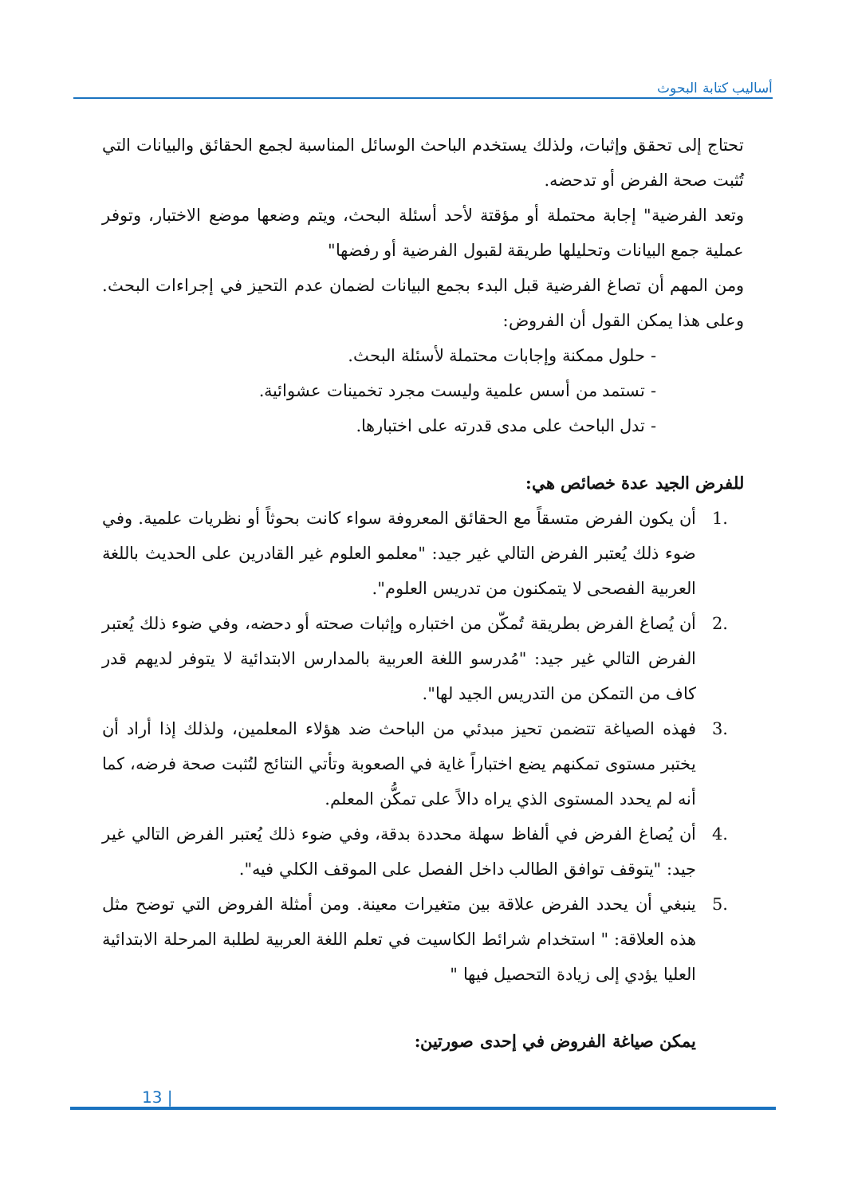أساليب كتابة البحوث
تحتاج إلى تحقق وإثبات، ولذلك يستخدم الباحث الوسائل المناسبة لجمع الحقائق والبيانات التي تُثبت صحة الفرض أو تدحضه.
وتعد الفرضية" إجابة محتملة أو مؤقتة لأحد أسئلة البحث، ويتم وضعها موضع الاختبار، وتوفر عملية جمع البيانات وتحليلها طريقة لقبول الفرضية أو رفضها"
ومن المهم أن تصاغ الفرضية قبل البدء بجمع البيانات لضمان عدم التحيز في إجراءات البحث. وعلى هذا يمكن القول أن الفروض:
- حلول ممكنة وإجابات محتملة لأسئلة البحث.
- تستمد من أسس علمية وليست مجرد تخمينات عشوائية.
- تدل الباحث على مدى قدرته على اختبارها.
للفرض الجيد عدة خصائص هي:
.1 أن يكون الفرض متسقاً مع الحقائق المعروفة سواء كانت بحوثاً أو نظريات علمية. وفي ضوء ذلك يُعتبر الفرض التالي غير جيد: "معلمو العلوم غير القادرين على الحديث باللغة العربية الفصحى لا يتمكنون من تدريس العلوم".
.2 أن يُصاغ الفرض بطريقة تُمكّن من اختباره وإثبات صحته أو دحضه، وفي ضوء ذلك يُعتبر الفرض التالي غير جيد: "مُدرسو اللغة العربية بالمدارس الابتدائية لا يتوفر لديهم قدر كاف من التمكن من التدريس الجيد لها".
.3 فهذه الصياغة تتضمن تحيز مبدئي من الباحث ضد هؤلاء المعلمين، ولذلك إذا أراد أن يختبر مستوى تمكنهم يضع اختباراً غاية في الصعوبة وتأتي النتائج لتُثبت صحة فرضه، كما أنه لم يحدد المستوى الذي يراه دالاً على تمكُّن المعلم.
.4 أن يُصاغ الفرض في ألفاظ سهلة محددة بدقة، وفي ضوء ذلك يُعتبر الفرض التالي غير جيد: "يتوقف توافق الطالب داخل الفصل على الموقف الكلي فيه".
.5 ينبغي أن يحدد الفرض علاقة بين متغيرات معينة. ومن أمثلة الفروض التي توضح مثل هذه العلاقة: " استخدام شرائط الكاسيت في تعلم اللغة العربية لطلبة المرحلة الابتدائية العليا يؤدي إلى زيادة التحصيل فيها "
يمكن صياغة الفروض في إحدى صورتين:
13 |